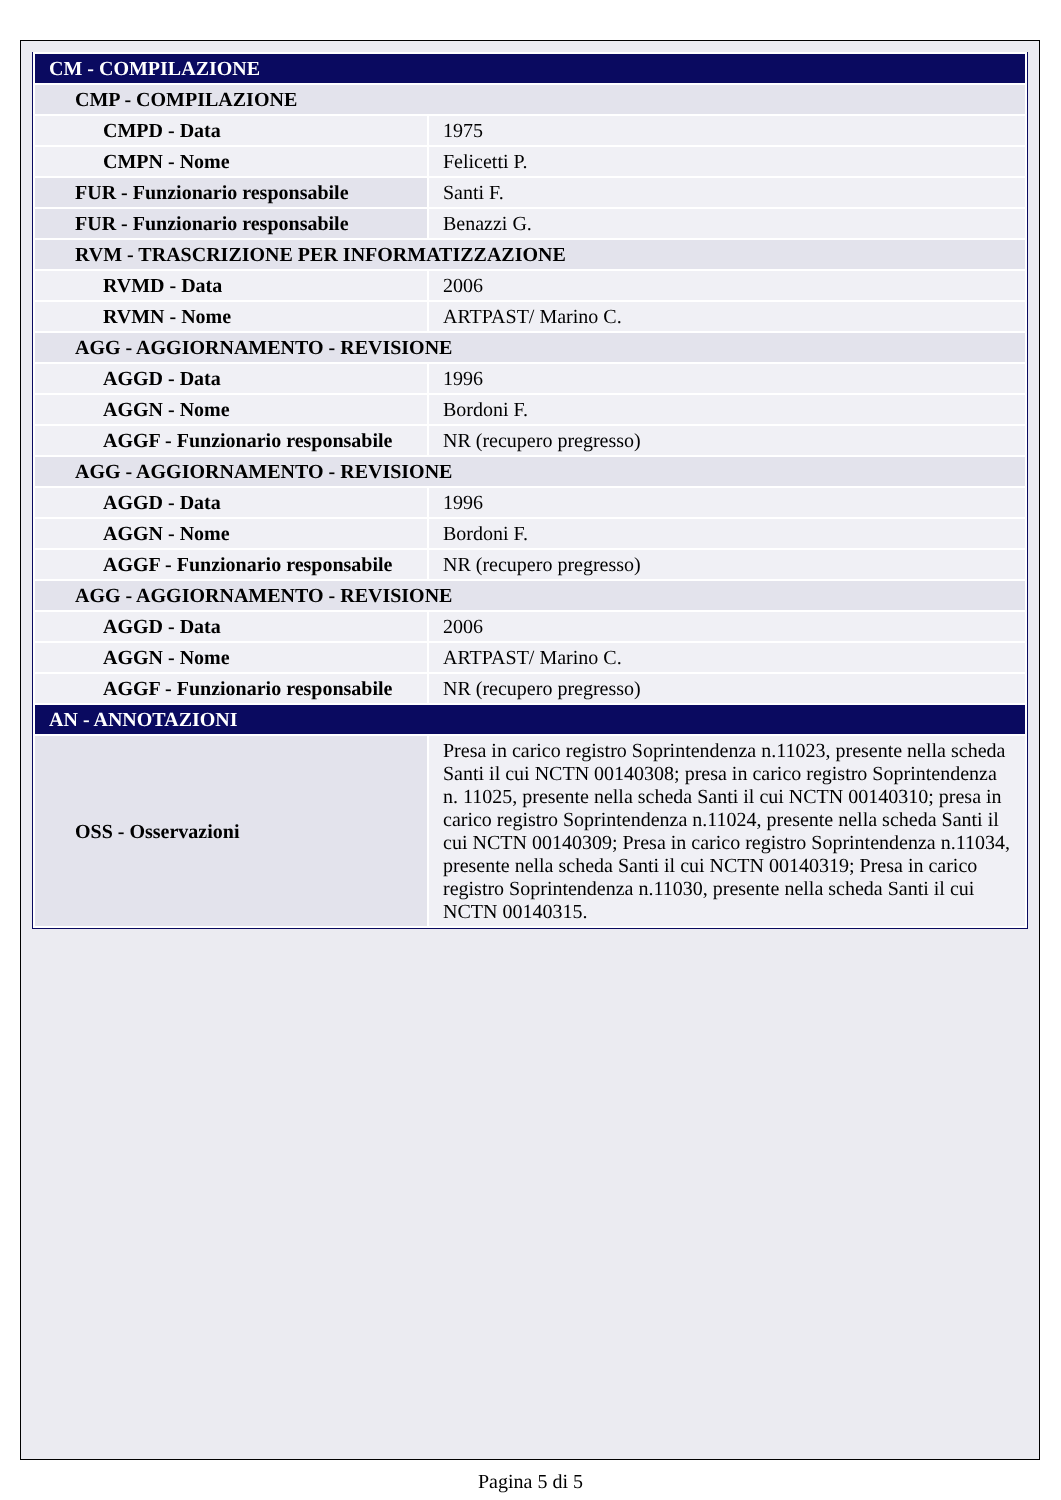| CM - COMPILAZIONE | |
| CMP - COMPILAZIONE | |
| CMPD - Data | 1975 |
| CMPN - Nome | Felicetti P. |
| FUR - Funzionario responsabile | Santi F. |
| FUR - Funzionario responsabile | Benazzi G. |
| RVM - TRASCRIZIONE PER INFORMATIZZAZIONE | |
| RVMD - Data | 2006 |
| RVMN - Nome | ARTPAST/ Marino C. |
| AGG - AGGIORNAMENTO - REVISIONE | |
| AGGD - Data | 1996 |
| AGGN - Nome | Bordoni F. |
| AGGF - Funzionario responsabile | NR (recupero pregresso) |
| AGG - AGGIORNAMENTO - REVISIONE | |
| AGGD - Data | 1996 |
| AGGN - Nome | Bordoni F. |
| AGGF - Funzionario responsabile | NR (recupero pregresso) |
| AGG - AGGIORNAMENTO - REVISIONE | |
| AGGD - Data | 2006 |
| AGGN - Nome | ARTPAST/ Marino C. |
| AGGF - Funzionario responsabile | NR (recupero pregresso) |
| AN - ANNOTAZIONI | |
| OSS - Osservazioni | Presa in carico registro Soprintendenza n.11023, presente nella scheda Santi il cui NCTN 00140308; presa in carico registro Soprintendenza n. 11025, presente nella scheda Santi il cui NCTN 00140310; presa in carico registro Soprintendenza n.11024, presente nella scheda Santi il cui NCTN 00140309; Presa in carico registro Soprintendenza n.11034, presente nella scheda Santi il cui NCTN 00140319; Presa in carico registro Soprintendenza n.11030, presente nella scheda Santi il cui NCTN 00140315. |
Pagina 5 di 5